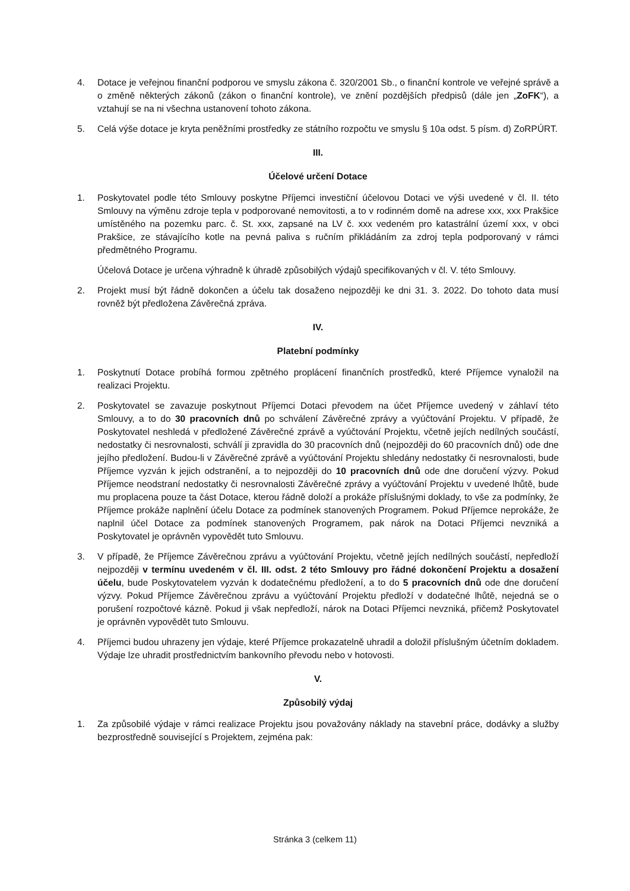4. Dotace je veřejnou finanční podporou ve smyslu zákona č. 320/2001 Sb., o finanční kontrole ve veřejné správě a o změně některých zákonů (zákon o finanční kontrole), ve znění pozdějších předpisů (dále jen „ZoFK“), a vztahují se na ni všechna ustanovení tohoto zákona.
5. Celá výše dotace je kryta peněžními prostředky ze státního rozpočtu ve smyslu § 10a odst. 5 písm. d) ZoRPÚRT.
III.
Účelové určení Dotace
1. Poskytovatel podle této Smlouvy poskytne Příjemci investiční účelovou Dotaci ve výši uvedené v čl. II. této Smlouvy na výměnu zdroje tepla v podporované nemovitosti, a to v rodinném domě na adrese xxx, xxx Prakšice umístěného na pozemku parc. č. St. xxx, zapsané na LV č. xxx vedeném pro katastrální území xxx, v obci Prakšice, ze stávajícího kotle na pevná paliva s ručním přikládáním za zdroj tepla podporovaný v rámci předmětného Programu.
Účelová Dotace je určena výhradně k úhradě způsobilých výdajů specifikovaných v čl. V. této Smlouvy.
2. Projekt musí být řádně dokončen a účelu tak dosaženo nejpozději ke dni 31. 3. 2022. Do tohoto data musí rovněž být předložena Závěrečná zpráva.
IV.
Platební podmínky
1. Poskytnutí Dotace probíhá formou zpětného proplácení finančních prostředků, které Příjemce vynaložil na realizaci Projektu.
2. Poskytovatel se zavazuje poskytnout Příjemci Dotaci převodem na účet Příjemce uvedený v záhlaví této Smlouvy, a to do 30 pracovních dnů po schválení Závěrečné zprávy a vyúčtování Projektu. V případě, že Poskytovatel neshledá v předložené Závěrečné zprávě a vyúčtování Projektu, včetně jejích nedílných součástí, nedostatky či nesrovnalosti, schválí ji zpravidla do 30 pracovních dnů (nejpozději do 60 pracovních dnů) ode dne jejího předložení. Budou-li v Závěrečné zprávě a vyúčtování Projektu shledány nedostatky či nesrovnalosti, bude Příjemce vyzván k jejich odstranění, a to nejpozději do 10 pracovních dnů ode dne doručení výzvy. Pokud Příjemce neodstraní nedostatky či nesrovnalosti Závěrečné zprávy a vyúčtování Projektu v uvedené lhůtě, bude mu proplacena pouze ta část Dotace, kterou řádně doloží a prokáže příslušnými doklady, to vše za podmínky, že Příjemce prokáže naplnění účelu Dotace za podmínek stanovených Programem. Pokud Příjemce neprokáže, že naplnil účel Dotace za podmínek stanovených Programem, pak nárok na Dotaci Příjemci nevzniká a Poskytovatel je oprávněn vypovědět tuto Smlouvu.
3. V případě, že Příjemce Závěrečnou zprávu a vyúčtování Projektu, včetně jejích nedílných součástí, nepředloží nejpozději v termínu uvedeném v čl. III. odst. 2 této Smlouvy pro řádné dokončení Projektu a dosažení účelu, bude Poskytovatelem vyzván k dodatečnému předložení, a to do 5 pracovních dnů ode dne doručení výzvy. Pokud Příjemce Závěrečnou zprávu a vyúčtování Projektu předloží v dodatečné lhůtě, nejedná se o porušení rozpočtové kázně. Pokud ji však nepředloží, nárok na Dotaci Příjemci nevzniká, přičemž Poskytovatel je oprávněn vypovědět tuto Smlouvu.
4. Příjemci budou uhrazeny jen výdaje, které Příjemce prokazatelně uhradil a doložil příslušným účetním dokladem. Výdaje lze uhradit prostřednictvím bankovního převodu nebo v hotovosti.
V.
Způsobilý výdaj
1. Za způsobilé výdaje v rámci realizace Projektu jsou považovány náklady na stavební práce, dodávky a služby bezprostředně související s Projektem, zejména pak:
Stránka 3 (celkem 11)